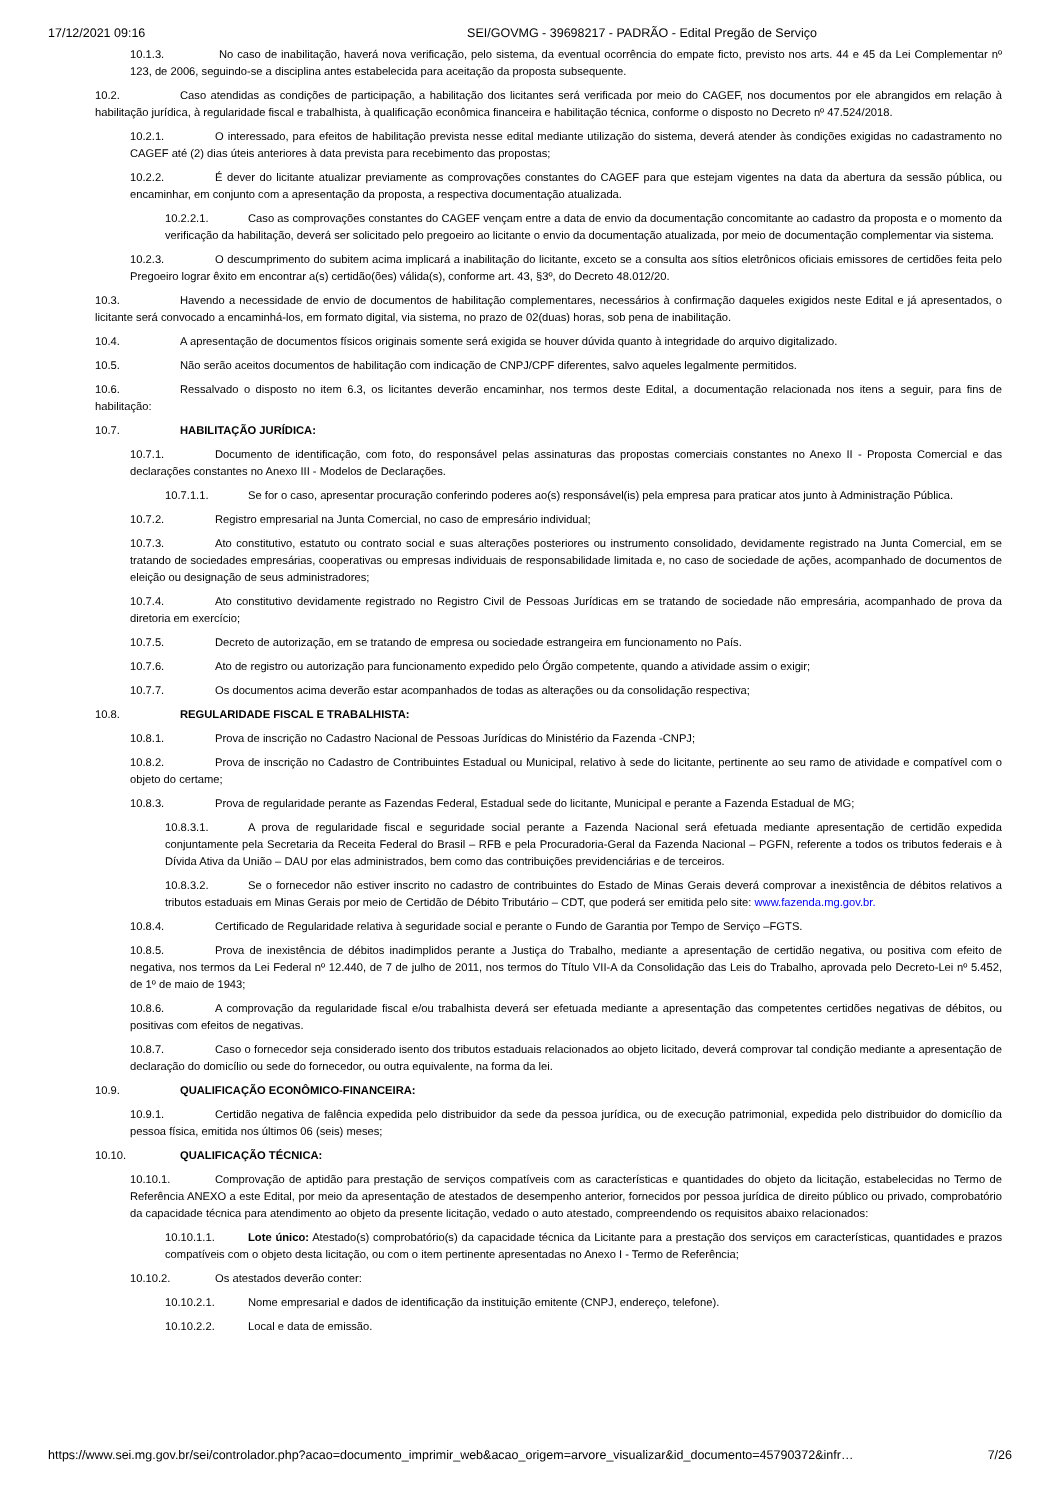17/12/2021 09:16 SEI/GOVMG - 39698217 - PADRÃO - Edital Pregão de Serviço
10.1.3. No caso de inabilitação, haverá nova verificação, pelo sistema, da eventual ocorrência do empate ficto, previsto nos arts. 44 e 45 da Lei Complementar nº 123, de 2006, seguindo-se a disciplina antes estabelecida para aceitação da proposta subsequente.
10.2. Caso atendidas as condições de participação, a habilitação dos licitantes será verificada por meio do CAGEF, nos documentos por ele abrangidos em relação à habilitação jurídica, à regularidade fiscal e trabalhista, à qualificação econômica financeira e habilitação técnica, conforme o disposto no Decreto nº 47.524/2018.
10.2.1. O interessado, para efeitos de habilitação prevista nesse edital mediante utilização do sistema, deverá atender às condições exigidas no cadastramento no CAGEF até (2) dias úteis anteriores à data prevista para recebimento das propostas;
10.2.2. É dever do licitante atualizar previamente as comprovações constantes do CAGEF para que estejam vigentes na data da abertura da sessão pública, ou encaminhar, em conjunto com a apresentação da proposta, a respectiva documentação atualizada.
10.2.2.1. Caso as comprovações constantes do CAGEF vençam entre a data de envio da documentação concomitante ao cadastro da proposta e o momento da verificação da habilitação, deverá ser solicitado pelo pregoeiro ao licitante o envio da documentação atualizada, por meio de documentação complementar via sistema.
10.2.3. O descumprimento do subitem acima implicará a inabilitação do licitante, exceto se a consulta aos sítios eletrônicos oficiais emissores de certidões feita pelo Pregoeiro lograr êxito em encontrar a(s) certidão(ões) válida(s), conforme art. 43, §3º, do Decreto 48.012/20.
10.3. Havendo a necessidade de envio de documentos de habilitação complementares, necessários à confirmação daqueles exigidos neste Edital e já apresentados, o licitante será convocado a encaminhá-los, em formato digital, via sistema, no prazo de 02(duas) horas, sob pena de inabilitação.
10.4. A apresentação de documentos físicos originais somente será exigida se houver dúvida quanto à integridade do arquivo digitalizado.
10.5. Não serão aceitos documentos de habilitação com indicação de CNPJ/CPF diferentes, salvo aqueles legalmente permitidos.
10.6. Ressalvado o disposto no item 6.3, os licitantes deverão encaminhar, nos termos deste Edital, a documentação relacionada nos itens a seguir, para fins de habilitação:
10.7. HABILITAÇÃO JURÍDICA:
10.7.1. Documento de identificação, com foto, do responsável pelas assinaturas das propostas comerciais constantes no Anexo II - Proposta Comercial e das declarações constantes no Anexo III - Modelos de Declarações.
10.7.1.1. Se for o caso, apresentar procuração conferindo poderes ao(s) responsável(is) pela empresa para praticar atos junto à Administração Pública.
10.7.2. Registro empresarial na Junta Comercial, no caso de empresário individual;
10.7.3. Ato constitutivo, estatuto ou contrato social e suas alterações posteriores ou instrumento consolidado, devidamente registrado na Junta Comercial, em se tratando de sociedades empresárias, cooperativas ou empresas individuais de responsabilidade limitada e, no caso de sociedade de ações, acompanhado de documentos de eleição ou designação de seus administradores;
10.7.4. Ato constitutivo devidamente registrado no Registro Civil de Pessoas Jurídicas em se tratando de sociedade não empresária, acompanhado de prova da diretoria em exercício;
10.7.5. Decreto de autorização, em se tratando de empresa ou sociedade estrangeira em funcionamento no País.
10.7.6. Ato de registro ou autorização para funcionamento expedido pelo Órgão competente, quando a atividade assim o exigir;
10.7.7. Os documentos acima deverão estar acompanhados de todas as alterações ou da consolidação respectiva;
10.8. REGULARIDADE FISCAL E TRABALHISTA:
10.8.1. Prova de inscrição no Cadastro Nacional de Pessoas Jurídicas do Ministério da Fazenda -CNPJ;
10.8.2. Prova de inscrição no Cadastro de Contribuintes Estadual ou Municipal, relativo à sede do licitante, pertinente ao seu ramo de atividade e compatível com o objeto do certame;
10.8.3. Prova de regularidade perante as Fazendas Federal, Estadual sede do licitante, Municipal e perante a Fazenda Estadual de MG;
10.8.3.1. A prova de regularidade fiscal e seguridade social perante a Fazenda Nacional será efetuada mediante apresentação de certidão expedida conjuntamente pela Secretaria da Receita Federal do Brasil – RFB e pela Procuradoria-Geral da Fazenda Nacional – PGFN, referente a todos os tributos federais e à Dívida Ativa da União – DAU por elas administrados, bem como das contribuições previdenciárias e de terceiros.
10.8.3.2. Se o fornecedor não estiver inscrito no cadastro de contribuintes do Estado de Minas Gerais deverá comprovar a inexistência de débitos relativos a tributos estaduais em Minas Gerais por meio de Certidão de Débito Tributário – CDT, que poderá ser emitida pelo site: www.fazenda.mg.gov.br.
10.8.4. Certificado de Regularidade relativa à seguridade social e perante o Fundo de Garantia por Tempo de Serviço –FGTS.
10.8.5. Prova de inexistência de débitos inadimplidos perante a Justiça do Trabalho, mediante a apresentação de certidão negativa, ou positiva com efeito de negativa, nos termos da Lei Federal nº 12.440, de 7 de julho de 2011, nos termos do Título VII-A da Consolidação das Leis do Trabalho, aprovada pelo Decreto-Lei nº 5.452, de 1º de maio de 1943;
10.8.6. A comprovação da regularidade fiscal e/ou trabalhista deverá ser efetuada mediante a apresentação das competentes certidões negativas de débitos, ou positivas com efeitos de negativas.
10.8.7. Caso o fornecedor seja considerado isento dos tributos estaduais relacionados ao objeto licitado, deverá comprovar tal condição mediante a apresentação de declaração do domicílio ou sede do fornecedor, ou outra equivalente, na forma da lei.
10.9. QUALIFICAÇÃO ECONÔMICO-FINANCEIRA:
10.9.1. Certidão negativa de falência expedida pelo distribuidor da sede da pessoa jurídica, ou de execução patrimonial, expedida pelo distribuidor do domicílio da pessoa física, emitida nos últimos 06 (seis) meses;
10.10. QUALIFICAÇÃO TÉCNICA:
10.10.1. Comprovação de aptidão para prestação de serviços compatíveis com as características e quantidades do objeto da licitação, estabelecidas no Termo de Referência ANEXO a este Edital, por meio da apresentação de atestados de desempenho anterior, fornecidos por pessoa jurídica de direito público ou privado, comprobatório da capacidade técnica para atendimento ao objeto da presente licitação, vedado o auto atestado, compreendendo os requisitos abaixo relacionados:
10.10.1.1. Lote único: Atestado(s) comprobatório(s) da capacidade técnica da Licitante para a prestação dos serviços em características, quantidades e prazos compatíveis com o objeto desta licitação, ou com o item pertinente apresentadas no Anexo I - Termo de Referência;
10.10.2. Os atestados deverão conter:
10.10.2.1. Nome empresarial e dados de identificação da instituição emitente (CNPJ, endereço, telefone).
10.10.2.2. Local e data de emissão.
https://www.sei.mg.gov.br/sei/controlador.php?acao=documento_imprimir_web&acao_origem=arvore_visualizar&id_documento=45790372&infr… 7/26